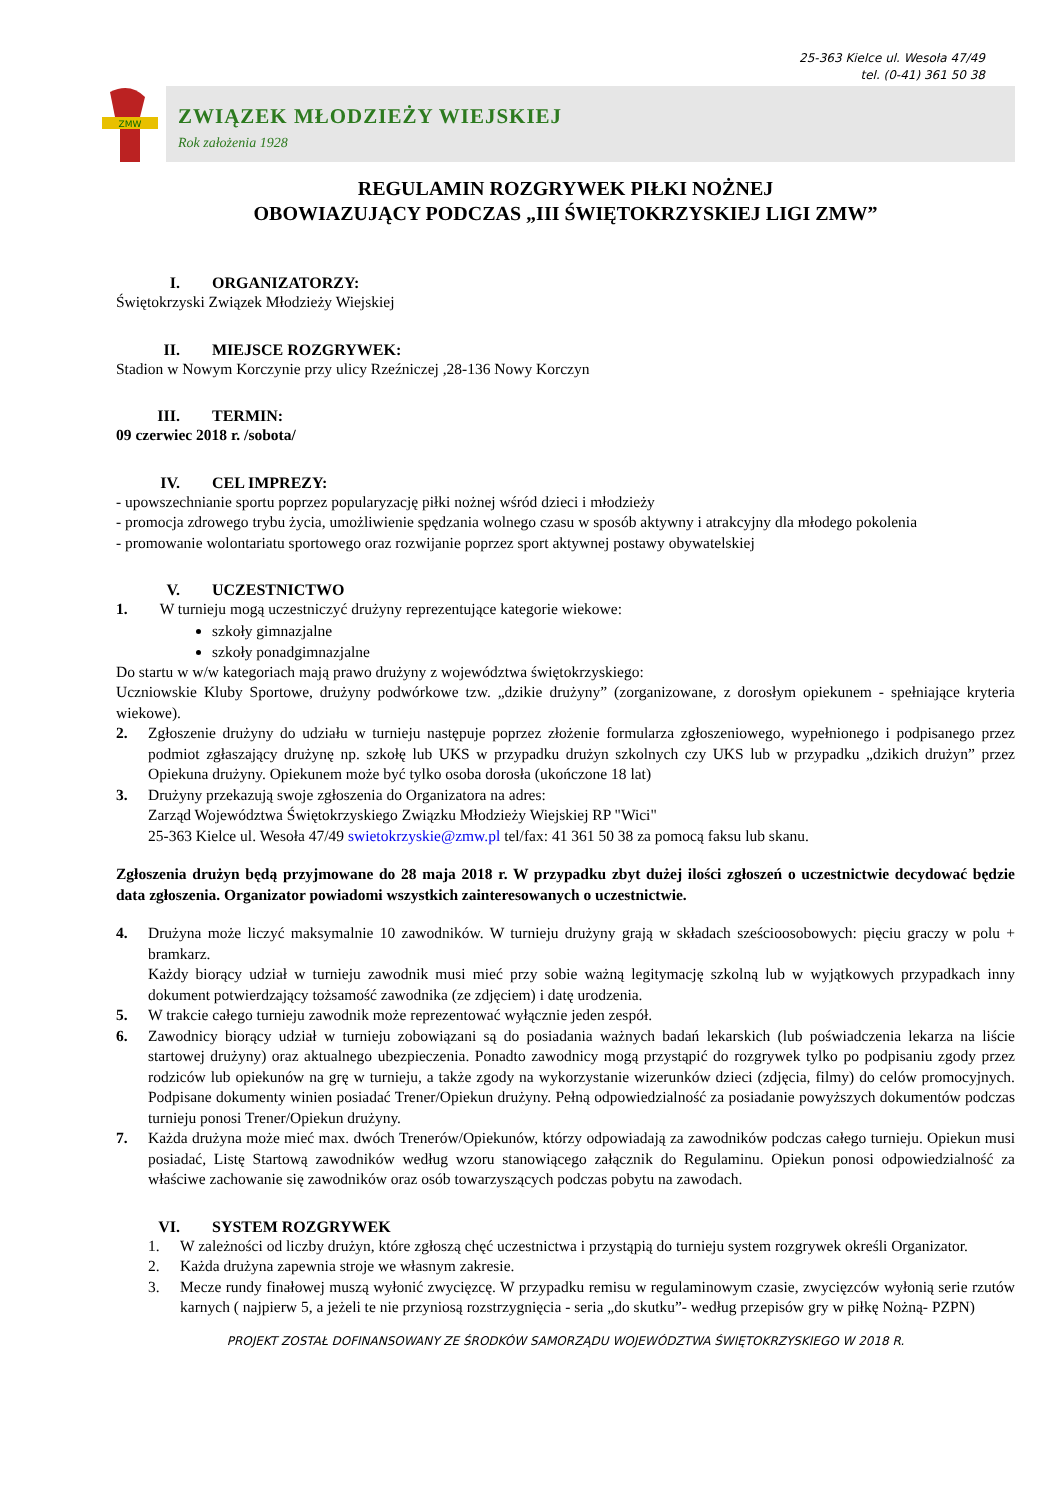25-363 Kielce ul. Wesoła 47/49
tel. (0-41) 361 50 38
ZMW
ZWIĄZEK MŁODZIEŻY WIEJSKIEJ
Rok założenia 1928
REGULAMIN ROZGRYWEK PIŁKI NOŻNEJ
OBOWIAZUJĄCY PODCZAS „III ŚWIĘTOKRZYSKIEJ LIGI ZMW”
I. ORGANIZATORZY:
Świętokrzyski Związek Młodzieży Wiejskiej
II. MIEJSCE ROZGRYWEK:
Stadion w Nowym Korczynie przy ulicy Rzeźniczej ,28-136 Nowy Korczyn
III. TERMIN:
09 czerwiec 2018 r. /sobota/
IV. CEL IMPREZY:
- upowszechnianie sportu poprzez popularyzację piłki nożnej wśród dzieci i młodzieży
- promocja zdrowego trybu życia, umożliwienie spędzania wolnego czasu w sposób aktywny i atrakcyjny dla młodego pokolenia
- promowanie wolontariatu sportowego oraz rozwijanie poprzez sport aktywnej postawy obywatelskiej
V. UCZESTNICTWO
1. W turnieju mogą uczestniczyć drużyny reprezentujące kategorie wiekowe:
szkoły gimnazjalne
szkoły ponadgimnazjalne
Do startu w w/w kategoriach mają prawo drużyny z województwa świętokrzyskiego:
Uczniowskie Kluby Sportowe, drużyny podwórkowe tzw. „dzikie drużyny” (zorganizowane, z dorosłym opiekunem - spełniające kryteria wiekowe).
2. Zgłoszenie drużyny do udziału w turnieju następuje poprzez złożenie formularza zgłoszeniowego, wypełnionego i podpisanego przez podmiot zgłaszający drużynę np. szkołę lub UKS w przypadku drużyn szkolnych czy UKS lub w przypadku „dzikich drużyn” przez Opiekuna drużyny. Opiekunem może być tylko osoba dorosła (ukończone 18 lat)
3. Drużyny przekazują swoje zgłoszenia do Organizatora na adres:
Zarząd Województwa Świętokrzyskiego Związku Młodzieży Wiejskiej RP "Wici"
25-363 Kielce ul. Wesoła 47/49 swietokrzyskie@zmw.pl tel/fax: 41 361 50 38 za pomocą faksu lub skanu.
Zgłoszenia drużyn będą przyjmowane do 28 maja 2018 r. W przypadku zbyt dużej ilości zgłoszeń o uczestnictwie decydować będzie data zgłoszenia. Organizator powiadomi wszystkich zainteresowanych o uczestnictwie.
4. Drużyna może liczyć maksymalnie 10 zawodników. W turnieju drużyny grają w składach sześcioosobowych: pięciu graczy w polu + bramkarz.
Każdy biorący udział w turnieju zawodnik musi mieć przy sobie ważną legitymację szkolną lub w wyjątkowych przypadkach inny dokument potwierdzający tożsamość zawodnika (ze zdjęciem) i datę urodzenia.
5. W trakcie całego turnieju zawodnik może reprezentować wyłącznie jeden zespół.
6. Zawodnicy biorący udział w turnieju zobowiązani są do posiadania ważnych badań lekarskich (lub poświadczenia lekarza na liście startowej drużyny) oraz aktualnego ubezpieczenia. Ponadto zawodnicy mogą przystąpić do rozgrywek tylko po podpisaniu zgody przez rodziców lub opiekunów na grę w turnieju, a także zgody na wykorzystanie wizerunków dzieci (zdjęcia, filmy) do celów promocyjnych. Podpisane dokumenty winien posiadać Trener/Opiekun drużyny. Pełną odpowiedzialność za posiadanie powyższych dokumentów podczas turnieju ponosi Trener/Opiekun drużyny.
7. Każda drużyna może mieć max. dwóch Trenerów/Opiekunów, którzy odpowiadają za zawodników podczas całego turnieju. Opiekun musi posiadać, Listę Startową zawodników według wzoru stanowiącego załącznik do Regulaminu. Opiekun ponosi odpowiedzialność za właściwe zachowanie się zawodników oraz osób towarzyszących podczas pobytu na zawodach.
VI. SYSTEM ROZGRYWEK
1. W zależności od liczby drużyn, które zgłoszą chęć uczestnictwa i przystąpią do turnieju system rozgrywek określi Organizator.
2. Każda drużyna zapewnia stroje we własnym zakresie.
3. Mecze rundy finałowej muszą wyłonić zwycięzcę. W przypadku remisu w regulaminowym czasie, zwycięzców wyłonią serie rzutów karnych ( najpierw 5, a jeżeli te nie przyniosą rozstrzygnięcia - seria „do skutku”- według przepisów gry w piłkę Nożną- PZPN)
PROJEKT ZOSTAŁ DOFINANSOWANY ZE ŚRODKÓW SAMORZĄDU WOJEWÓDZTWA ŚWIĘTOKRZYSKIEGO W 2018 R.